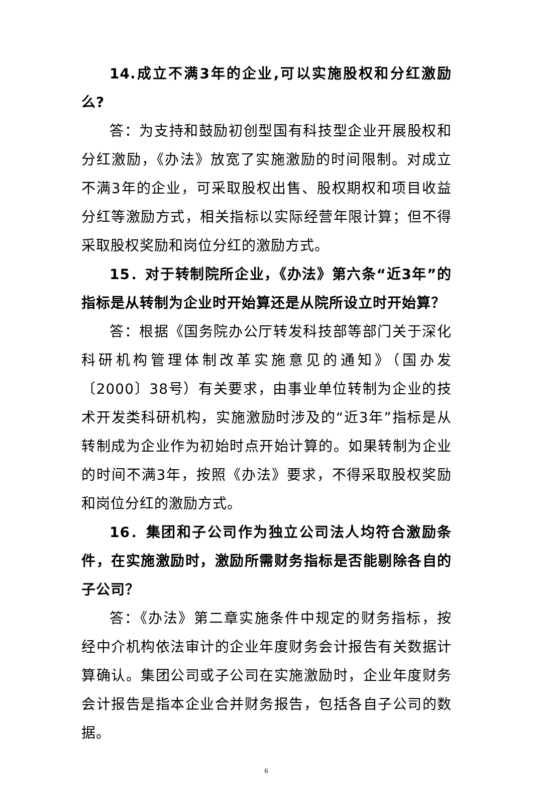14.成立不满3年的企业,可以实施股权和分红激励么?
答：为支持和鼓励初创型国有科技型企业开展股权和分红激励，《办法》放宽了实施激励的时间限制。对成立不满3年的企业，可采取股权出售、股权期权和项目收益分红等激励方式，相关指标以实际经营年限计算；但不得采取股权奖励和岗位分红的激励方式。
15．对于转制院所企业，《办法》第六条“近3年”的指标是从转制为企业时开始算还是从院所设立时开始算？
答：根据《国务院办公厅转发科技部等部门关于深化科研机构管理体制改革实施意见的通知》（国办发〔2000〕38号）有关要求，由事业单位转制为企业的技术开发类科研机构，实施激励时涉及的“近3年”指标是从转制成为企业作为初始时点开始计算的。如果转制为企业的时间不满3年，按照《办法》要求，不得采取股权奖励和岗位分红的激励方式。
16．集团和子公司作为独立公司法人均符合激励条件，在实施激励时，激励所需财务指标是否能剔除各自的子公司？
答：《办法》第二章实施条件中规定的财务指标，按经中介机构依法审计的企业年度财务会计报告有关数据计算确认。集团公司或子公司在实施激励时，企业年度财务会计报告是指本企业合并财务报告，包括各自子公司的数据。
6